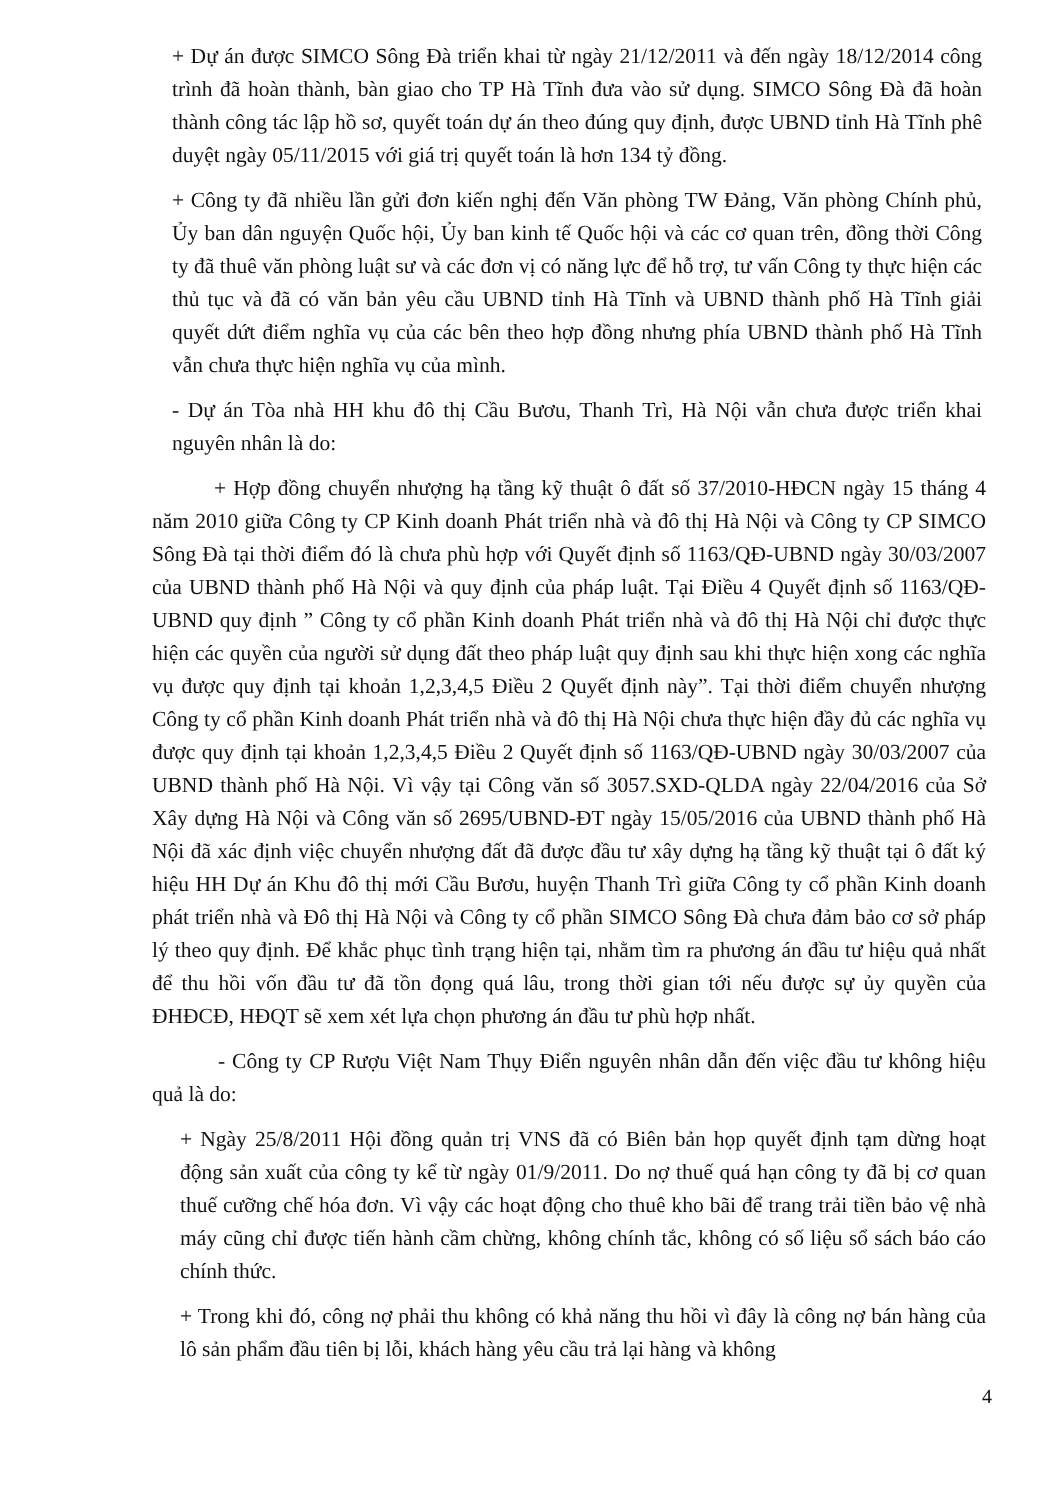+ Dự án được SIMCO Sông Đà triển khai từ ngày 21/12/2011 và đến ngày 18/12/2014 công trình đã hoàn thành, bàn giao cho TP Hà Tĩnh đưa vào sử dụng. SIMCO Sông Đà đã hoàn thành công tác lập hồ sơ, quyết toán dự án theo đúng quy định, được UBND tỉnh Hà Tĩnh phê duyệt ngày 05/11/2015 với giá trị quyết toán là hơn 134 tỷ đồng.
+ Công ty đã nhiều lần gửi đơn kiến nghị đến Văn phòng TW Đảng, Văn phòng Chính phủ, Ủy ban dân nguyện Quốc hội, Ủy ban kinh tế Quốc hội và các cơ quan trên, đồng thời Công ty đã thuê văn phòng luật sư và các đơn vị có năng lực để hỗ trợ, tư vấn Công ty thực hiện các thủ tục và đã có văn bản yêu cầu UBND tỉnh Hà Tĩnh và UBND thành phố Hà Tĩnh giải quyết dứt điểm nghĩa vụ của các bên theo hợp đồng nhưng phía UBND thành phố Hà Tĩnh vẫn chưa thực hiện nghĩa vụ của mình.
- Dự án Tòa nhà HH khu đô thị Cầu Bươu, Thanh Trì, Hà Nội vẫn chưa được triển khai nguyên nhân là do:
+ Hợp đồng chuyển nhượng hạ tầng kỹ thuật ô đất số 37/2010-HĐCN ngày 15 tháng 4 năm 2010 giữa Công ty CP Kinh doanh Phát triển nhà và đô thị Hà Nội và Công ty CP SIMCO Sông Đà tại thời điểm đó là chưa phù hợp với Quyết định số 1163/QĐ-UBND ngày 30/03/2007 của UBND thành phố Hà Nội và quy định của pháp luật. Tại Điều 4 Quyết định số 1163/QĐ-UBND quy định ” Công ty cổ phần Kinh doanh Phát triển nhà và đô thị Hà Nội chỉ được thực hiện các quyền của người sử dụng đất theo pháp luật quy định sau khi thực hiện xong các nghĩa vụ được quy định tại khoản 1,2,3,4,5 Điều 2 Quyết định này”. Tại thời điểm chuyển nhượng Công ty cổ phần Kinh doanh Phát triển nhà và đô thị Hà Nội chưa thực hiện đầy đủ các nghĩa vụ được quy định tại khoản 1,2,3,4,5 Điều 2 Quyết định số 1163/QĐ-UBND ngày 30/03/2007 của UBND thành phố Hà Nội. Vì vậy tại Công văn số 3057.SXD-QLDA ngày 22/04/2016 của Sở Xây dựng Hà Nội và Công văn số 2695/UBND-ĐT ngày 15/05/2016 của UBND thành phố Hà Nội đã xác định việc chuyển nhượng đất đã được đầu tư xây dựng hạ tầng kỹ thuật tại ô đất ký hiệu HH Dự án Khu đô thị mới Cầu Bươu, huyện Thanh Trì giữa Công ty cổ phần Kinh doanh phát triển nhà và Đô thị Hà Nội và Công ty cổ phần SIMCO Sông Đà chưa đảm bảo cơ sở pháp lý theo quy định. Để khắc phục tình trạng hiện tại, nhằm tìm ra phương án đầu tư hiệu quả nhất để thu hồi vốn đầu tư đã tồn đọng quá lâu, trong thời gian tới nếu được sự ủy quyền của ĐHĐCĐ, HĐQT sẽ xem xét lựa chọn phương án đầu tư phù hợp nhất.
- Công ty CP Rượu Việt Nam Thụy Điển nguyên nhân dẫn đến việc đầu tư không hiệu quả là do:
+ Ngày 25/8/2011 Hội đồng quản trị VNS đã có Biên bản họp quyết định tạm dừng hoạt động sản xuất của công ty kể từ ngày 01/9/2011. Do nợ thuế quá hạn công ty đã bị cơ quan thuế cưỡng chế hóa đơn. Vì vậy các hoạt động cho thuê kho bãi để trang trải tiền bảo vệ nhà máy cũng chỉ được tiến hành cầm chừng, không chính tắc, không có số liệu sổ sách báo cáo chính thức.
+ Trong khi đó, công nợ phải thu không có khả năng thu hồi vì đây là công nợ bán hàng của lô sản phẩm đầu tiên bị lỗi, khách hàng yêu cầu trả lại hàng và không
4